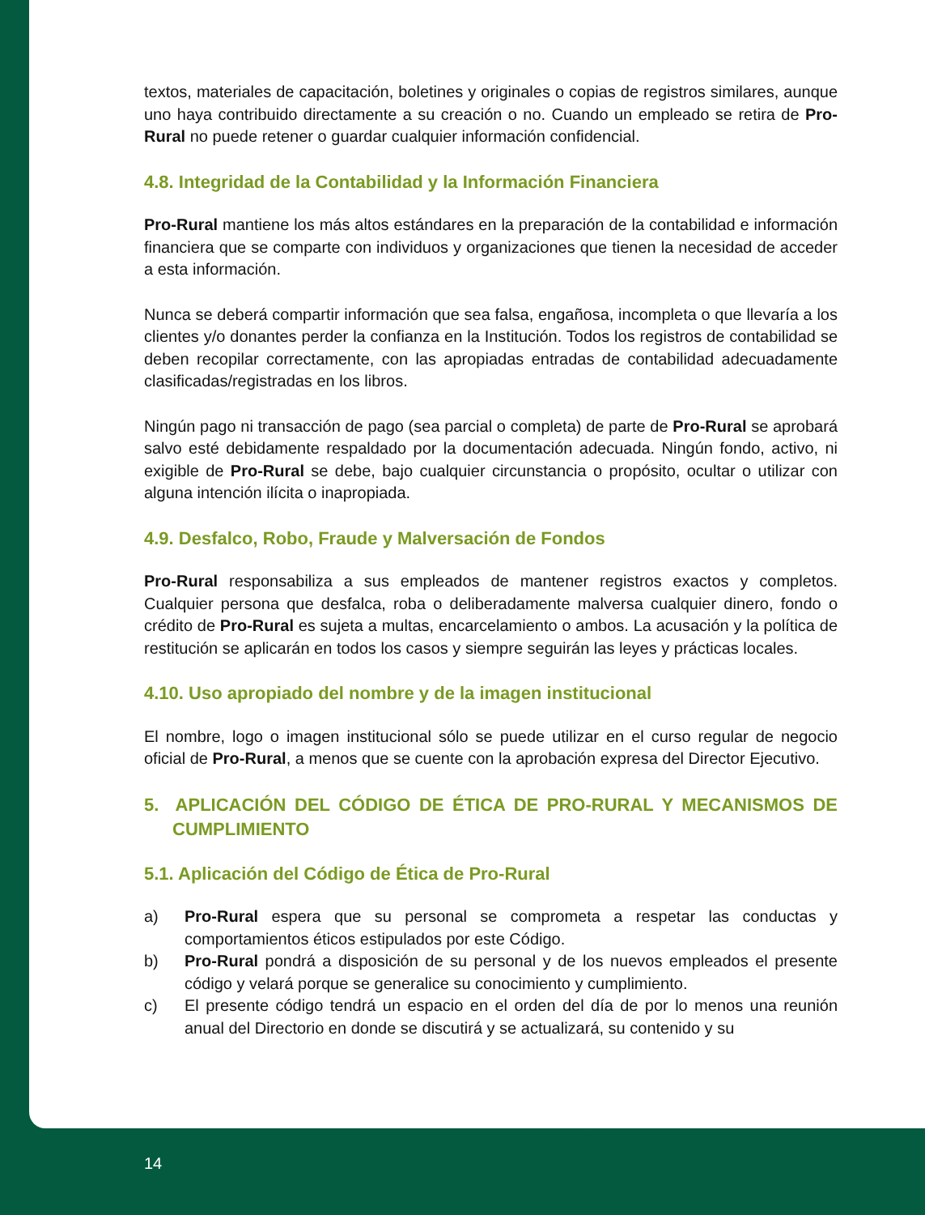textos, materiales de capacitación, boletines y originales o copias de registros similares, aunque uno haya contribuido directamente a su creación o no. Cuando un empleado se retira de Pro-Rural no puede retener o guardar cualquier información confidencial.
4.8. Integridad de la Contabilidad y la Información Financiera
Pro-Rural mantiene los más altos estándares en la preparación de la contabilidad e información financiera que se comparte con individuos y organizaciones que tienen la necesidad de acceder a esta información.
Nunca se deberá compartir información que sea falsa, engañosa, incompleta o que llevaría a los clientes y/o donantes perder la confianza en la Institución. Todos los registros de contabilidad se deben recopilar correctamente, con las apropiadas entradas de contabilidad adecuadamente clasificadas/registradas en los libros.
Ningún pago ni transacción de pago (sea parcial o completa) de parte de Pro-Rural se aprobará salvo esté debidamente respaldado por la documentación adecuada. Ningún fondo, activo, ni exigible de Pro-Rural se debe, bajo cualquier circunstancia o propósito, ocultar o utilizar con alguna intención ilícita o inapropiada.
4.9. Desfalco, Robo, Fraude y Malversación de Fondos
Pro-Rural responsabiliza a sus empleados de mantener registros exactos y completos. Cualquier persona que desfalca, roba o deliberadamente malversa cualquier dinero, fondo o crédito de Pro-Rural es sujeta a multas, encarcelamiento o ambos. La acusación y la política de restitución se aplicarán en todos los casos y siempre seguirán las leyes y prácticas locales.
4.10. Uso apropiado del nombre y de la imagen institucional
El nombre, logo o imagen institucional sólo se puede utilizar en el curso regular de negocio oficial de Pro-Rural, a menos que se cuente con la aprobación expresa del Director Ejecutivo.
5. APLICACIÓN DEL CÓDIGO DE ÉTICA DE PRO-RURAL Y MECANISMOS DE CUMPLIMIENTO
5.1. Aplicación del Código de Ética de Pro-Rural
a) Pro-Rural espera que su personal se comprometa a respetar las conductas y comportamientos éticos estipulados por este Código.
b) Pro-Rural pondrá a disposición de su personal y de los nuevos empleados el presente código y velará porque se generalice su conocimiento y cumplimiento.
c) El presente código tendrá un espacio en el orden del día de por lo menos una reunión anual del Directorio en donde se discutirá y se actualizará, su contenido y su
14